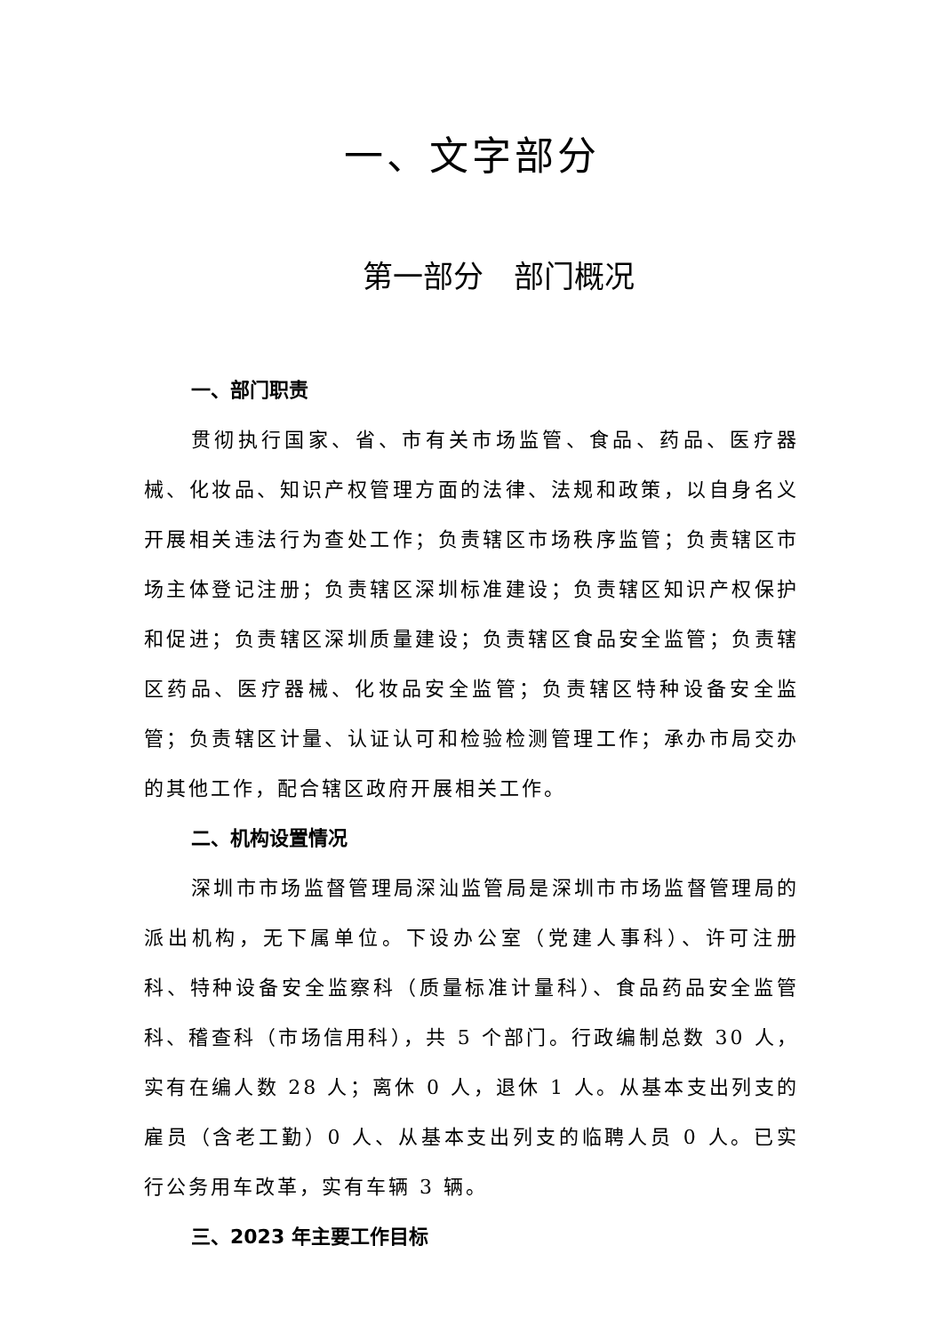一、文字部分
第一部分　部门概况
一、部门职责
贯彻执行国家、省、市有关市场监管、食品、药品、医疗器械、化妆品、知识产权管理方面的法律、法规和政策，以自身名义开展相关违法行为查处工作；负责辖区市场秩序监管；负责辖区市场主体登记注册；负责辖区深圳标准建设；负责辖区知识产权保护和促进；负责辖区深圳质量建设；负责辖区食品安全监管；负责辖区药品、医疗器械、化妆品安全监管；负责辖区特种设备安全监管；负责辖区计量、认证认可和检验检测管理工作；承办市局交办的其他工作，配合辖区政府开展相关工作。
二、机构设置情况
深圳市市场监督管理局深汕监管局是深圳市市场监督管理局的派出机构，无下属单位。下设办公室（党建人事科）、许可注册科、特种设备安全监察科（质量标准计量科）、食品药品安全监管科、稽查科（市场信用科），共 5 个部门。行政编制总数 30 人，实有在编人数 28 人；离休 0 人，退休 1 人。从基本支出列支的雇员（含老工勤）0 人、从基本支出列支的临聘人员 0 人。已实行公务用车改革，实有车辆 3 辆。
三、2023 年主要工作目标